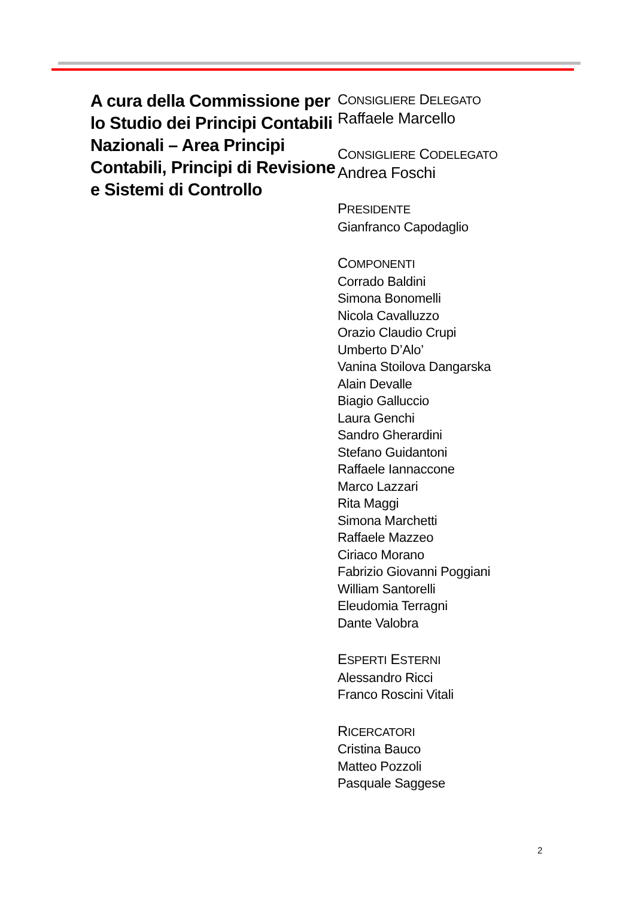A cura della Commissione per lo Studio dei Principi Contabili Nazionali – Area Principi Contabili, Principi di Revisione e Sistemi di Controllo
CONSIGLIERE DELEGATO
Raffaele Marcello
CONSIGLIERE CODELEGATO
Andrea Foschi
PRESIDENTE
Gianfranco Capodaglio
COMPONENTI
Corrado Baldini
Simona Bonomelli
Nicola Cavalluzzo
Orazio Claudio Crupi
Umberto D’Alo’
Vanina Stoilova Dangarska
Alain Devalle
Biagio Galluccio
Laura Genchi
Sandro Gherardini
Stefano Guidantoni
Raffaele Iannaccone
Marco Lazzari
Rita Maggi
Simona Marchetti
Raffaele Mazzeo
Ciriaco Morano
Fabrizio Giovanni Poggiani
William Santorelli
Eleudomia Terragni
Dante Valobra
ESPERTI ESTERNI
Alessandro Ricci
Franco Roscini Vitali
RICERCATORI
Cristina Bauco
Matteo Pozzoli
Pasquale Saggese
2